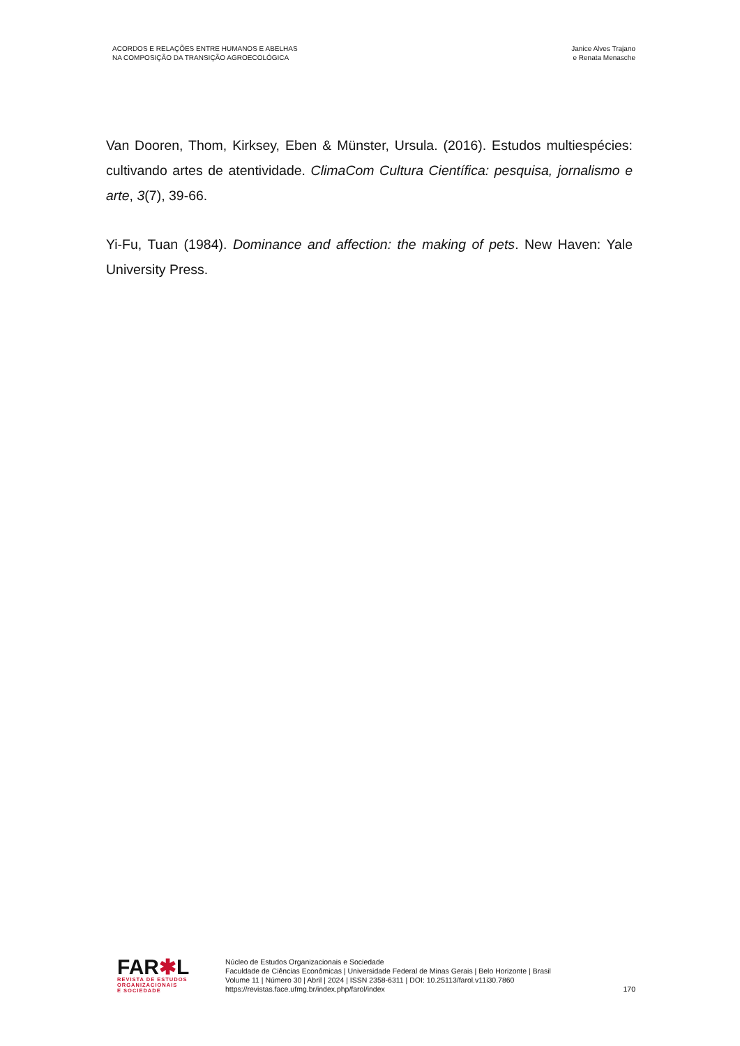ACORDOS E RELAÇÕES ENTRE HUMANOS E ABELHAS
NA COMPOSIÇÃO DA TRANSIÇÃO AGROECOLÓGICA
Janice Alves Trajano
e Renata Menasche
Van Dooren, Thom, Kirksey, Eben & Münster, Ursula. (2016). Estudos multiespécies: cultivando artes de atentividade. ClimaCom Cultura Científica: pesquisa, jornalismo e arte, 3(7), 39-66.
Yi-Fu, Tuan (1984). Dominance and affection: the making of pets. New Haven: Yale University Press.
FAR✱L
REVISTA DE ESTUDOS
ORGANIZACIONAIS
E SOCIEDADE
Núcleo de Estudos Organizacionais e Sociedade
Faculdade de Ciências Econômicas | Universidade Federal de Minas Gerais | Belo Horizonte | Brasil
Volume 11 | Número 30 | Abril | 2024 | ISSN 2358-6311 | DOI: 10.25113/farol.v11i30.7860
https://revistas.face.ufmg.br/index.php/farol/index
170